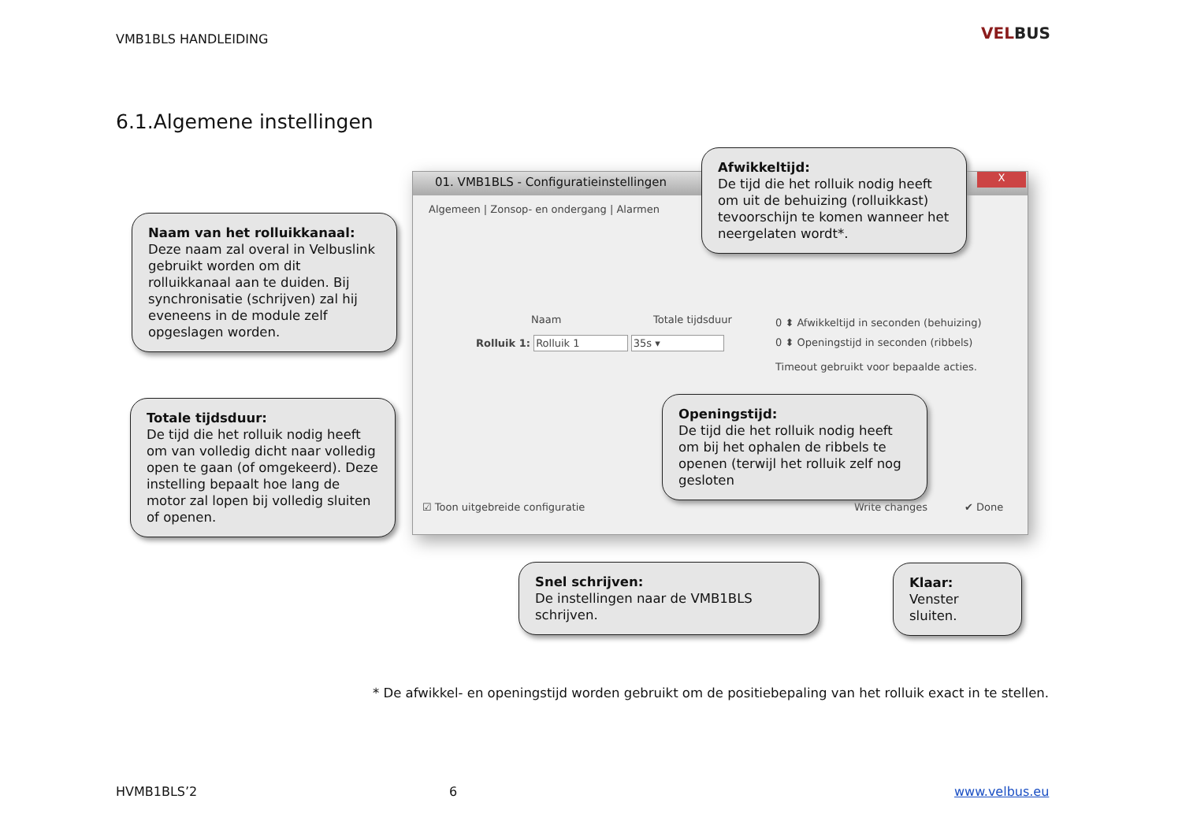VMB1BLS HANDLEIDING VELBUS
6.1.Algemene instellingen
01. VMB1BLS - Configuratieinstellingen
X
Algemeen | Zonsop- en ondergang | Alarmen
Naam Totale tijdsduur
Rolluik 1: Rolluik 1 35s ▾
0 ⬍ Afwikkeltijd in seconden (behuizing)
0 ⬍ Openingstijd in seconden (ribbels)
Timeout gebruikt voor bepaalde acties.
☑ Toon uitgebreide configuratie
Write changes ✔ Done
Naam van het rolluikkanaal:
Deze naam zal overal in Velbuslink gebruikt worden om dit rolluikkanaal aan te duiden. Bij synchronisatie (schrijven) zal hij eveneens in de module zelf opgeslagen worden.
Totale tijdsduur:
De tijd die het rolluik nodig heeft om van volledig dicht naar volledig open te gaan (of omgekeerd). Deze instelling bepaalt hoe lang de motor zal lopen bij volledig sluiten of openen.
Afwikkeltijd:
De tijd die het rolluik nodig heeft om uit de behuizing (rolluikkast) tevoorschijn te komen wanneer het neergelaten wordt*.
Openingstijd:
De tijd die het rolluik nodig heeft om bij het ophalen de ribbels te openen (terwijl het rolluik zelf nog gesloten
Snel schrijven:
De instellingen naar de VMB1BLS schrijven.
Klaar:
Venster sluiten.
* De afwikkel- en openingstijd worden gebruikt om de positiebepaling van het rolluik exact in te stellen.
HVMB1BLS’2 6 www.velbus.eu